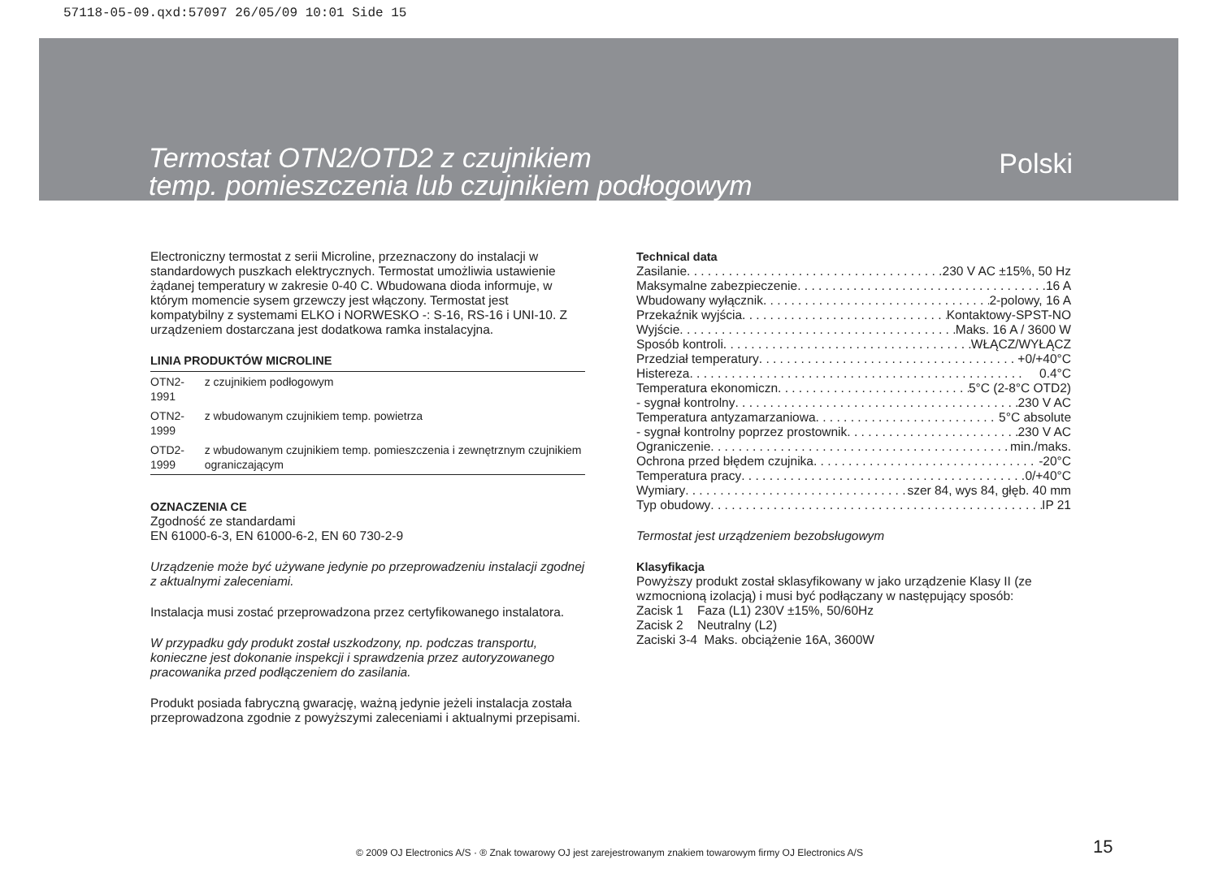57118-05-09.qxd:57097 26/05/09 10:01 Side 15
Termostat OTN2/OTD2 z czujnikiem
temp. pomieszczenia lub czujnikiem podłogowym
Polski
Electroniczny termostat z serii Microline, przeznaczony do instalacji w standardowych puszkach elektrycznych. Termostat umożliwia ustawienie żądanej temperatury w zakresie 0-40 C. Wbudowana dioda informuje, w którym momencie sysem grzewczy jest włączony. Termostat jest kompatybilny z systemami ELKO i NORWESKO -: S-16, RS-16 i UNI-10. Z urządzeniem dostarczana jest dodatkowa ramka instalacyjna.
LINIA PRODUKTÓW MICROLINE
| OTN2-1991 | z czujnikiem podłogowym |
| OTN2-1999 | z wbudowanym czujnikiem temp. powietrza |
| OTD2-1999 | z wbudowanym czujnikiem temp. pomieszczenia i zewnętrznym czujnikiem ograniczającym |
OZNACZENIA CE
Zgodność ze standardami
EN 61000-6-3, EN 61000-6-2, EN 60 730-2-9
Urządzenie może być używane jedynie po przeprowadzeniu instalacji zgodnej z aktualnymi zaleceniami.
Instalacja musi zostać przeprowadzona przez certyfikowanego instalatora.
W przypadku gdy produkt został uszkodzony, np. podczas transportu, konieczne jest dokonanie inspekcji i sprawdzenia przez autoryzowanego pracowanika przed podłączeniem do zasilania.
Produkt posiada fabryczną gwarację, ważną jedynie jeżeli instalacja została przeprowadzona zgodnie z powyższymi zaleceniami i aktualnymi przepisami.
Technical data
Zasilanie 230 V AC ±15%, 50 Hz
Maksymalne zabezpieczenie 16 A
Wbudowany wyłącznik 2-polowy, 16 A
Przekaźnik wyjścia Kontaktowy-SPST-NO
Wyjście Maks. 16 A / 3600 W
Sposób kontroli WŁĄCZ/WYŁĄCZ
Przedział temperatury +0/+40°C
Histereza 0.4°C
Temperatura ekonomiczn 5°C (2-8°C OTD2)
- sygnał kontrolny 230 V AC
Temperatura antyzamarzaniowa 5°C absolute
- sygnał kontrolny poprzez prostownik 230 V AC
Ograniczenie min./maks.
Ochrona przed błędem czujnika -20°C
Temperatura pracy 0/+40°C
Wymiary szer 84, wys 84, głęb. 40 mm
Typ obudowy IP 21
Termostat jest urządzeniem bezobsługowym
Klasyfikacja
Powyższy produkt został sklasyfikowany w jako urządzenie Klasy II (ze wzmocnioną izolacją) i musi być podłączany w następujący sposób:
Zacisk 1 Faza (L1) 230V ±15%, 50/60Hz
Zacisk 2 Neutralny (L2)
Zaciski 3-4 Maks. obciążenie 16A, 3600W
© 2009 OJ Electronics A/S · ® Znak towarowy OJ jest zarejestrowanym znakiem towarowym firmy OJ Electronics A/S
15